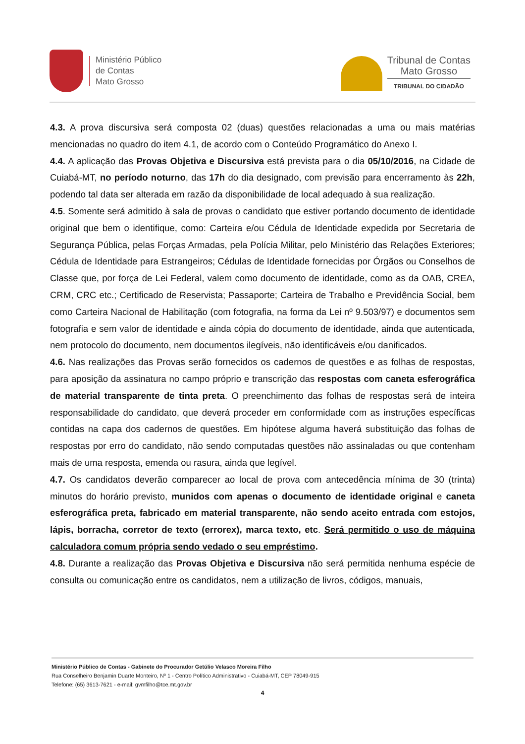Ministério Público
de Contas
Mato Grosso
Tribunal de Contas
Mato Grosso
TRIBUNAL DO CIDADÃO
4.3. A prova discursiva será composta 02 (duas) questões relacionadas a uma ou mais matérias mencionadas no quadro do item 4.1, de acordo com o Conteúdo Programático do Anexo I.
4.4. A aplicação das Provas Objetiva e Discursiva está prevista para o dia 05/10/2016, na Cidade de Cuiabá-MT, no período noturno, das 17h do dia designado, com previsão para encerramento às 22h, podendo tal data ser alterada em razão da disponibilidade de local adequado à sua realização.
4.5. Somente será admitido à sala de provas o candidato que estiver portando documento de identidade original que bem o identifique, como: Carteira e/ou Cédula de Identidade expedida por Secretaria de Segurança Pública, pelas Forças Armadas, pela Polícia Militar, pelo Ministério das Relações Exteriores; Cédula de Identidade para Estrangeiros; Cédulas de Identidade fornecidas por Órgãos ou Conselhos de Classe que, por força de Lei Federal, valem como documento de identidade, como as da OAB, CREA, CRM, CRC etc.; Certificado de Reservista; Passaporte; Carteira de Trabalho e Previdência Social, bem como Carteira Nacional de Habilitação (com fotografia, na forma da Lei nº 9.503/97) e documentos sem fotografia e sem valor de identidade e ainda cópia do documento de identidade, ainda que autenticada, nem protocolo do documento, nem documentos ilegíveis, não identificáveis e/ou danificados.
4.6. Nas realizações das Provas serão fornecidos os cadernos de questões e as folhas de respostas, para aposição da assinatura no campo próprio e transcrição das respostas com caneta esferográfica de material transparente de tinta preta. O preenchimento das folhas de respostas será de inteira responsabilidade do candidato, que deverá proceder em conformidade com as instruções específicas contidas na capa dos cadernos de questões. Em hipótese alguma haverá substituição das folhas de respostas por erro do candidato, não sendo computadas questões não assinaladas ou que contenham mais de uma resposta, emenda ou rasura, ainda que legível.
4.7. Os candidatos deverão comparecer ao local de prova com antecedência mínima de 30 (trinta) minutos do horário previsto, munidos com apenas o documento de identidade original e caneta esferográfica preta, fabricado em material transparente, não sendo aceito entrada com estojos, lápis, borracha, corretor de texto (errorex), marca texto, etc. Será permitido o uso de máquina calculadora comum própria sendo vedado o seu empréstimo.
4.8. Durante a realização das Provas Objetiva e Discursiva não será permitida nenhuma espécie de consulta ou comunicação entre os candidatos, nem a utilização de livros, códigos, manuais,
Ministério Público de Contas - Gabinete do Procurador Getúlio Velasco Moreira Filho
Rua Conselheiro Benjamin Duarte Monteiro, Nº 1 - Centro Político Administrativo - Cuiabá-MT, CEP 78049-915
Telefone: (65) 3613-7621 - e-mail: gvmfilho@tce.mt.gov.br
4